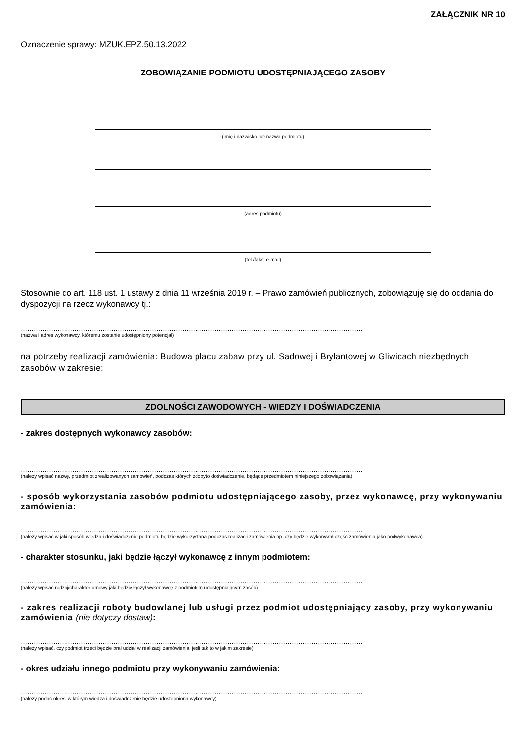ZAŁĄCZNIK NR 10
Oznaczenie sprawy: MZUK.EPZ.50.13.2022
ZOBOWIĄZANIE PODMIOTU UDOSTĘPNIAJĄCEGO ZASOBY
(imię i nazwisko lub nazwa podmiotu)
(adres podmiotu)
(tel./faks, e-mail)
Stosownie do art. 118 ust. 1 ustawy z dnia 11 września 2019 r. – Prawo zamówień publicznych, zobowiązuję się do oddania do dyspozycji na rzecz wykonawcy tj.:
……………………………………………………………………………………………………………………………………………
(nazwa i adres wykonawcy, któremu zostanie udostępniony potencjał)
na potrzeby realizacji zamówienia: Budowa placu zabaw przy ul. Sadowej i Brylantowej w Gliwicach niezbędnych zasobów w zakresie:
ZDOLNOŚCI ZAWODOWYCH - WIEDZY I DOŚWIADCZENIA
- zakres dostępnych wykonawcy zasobów:
……………………………………………………………………………………………………………………………………………
(należy wpisać nazwę, przedmiot zrealizowanych zamówień, podczas których zdobyto doświadczenie, będące przedmiotem niniejszego zobowiązania)
- sposób wykorzystania zasobów podmiotu udostępniającego zasoby, przez wykonawcę, przy wykonywaniu zamówienia:
……………………………………………………………………………………………………………………………………………
(należy wpisać w jaki sposób wiedza i doświadczenie podmiotu będzie wykorzystana podczas realizacji zamówienia np. czy będzie wykonywał część zamówienia jako podwykonawca)
- charakter stosunku, jaki będzie łączył wykonawcę z innym podmiotem:
……………………………………………………………………………………………………………………………………………
(należy wpisać rodzaj/charakter umowy jaki będzie łączył wykonawcę z podmiotem udostępniającym zasób)
- zakres realizacji roboty budowlanej lub usługi przez podmiot udostępniający zasoby, przy wykonywaniu zamówienia (nie dotyczy dostaw):
……………………………………………………………………………………………………………………………………………
(należy wpisać, czy podmiot trzeci będzie brał udział w realizacji zamówienia, jeśli tak to w jakim zakresie)
- okres udziału innego podmiotu przy wykonywaniu zamówienia:
……………………………………………………………………………………………………………………………………………
(należy podać okres, w którym wiedza i doświadczenie będzie udostępniona wykonawcy)